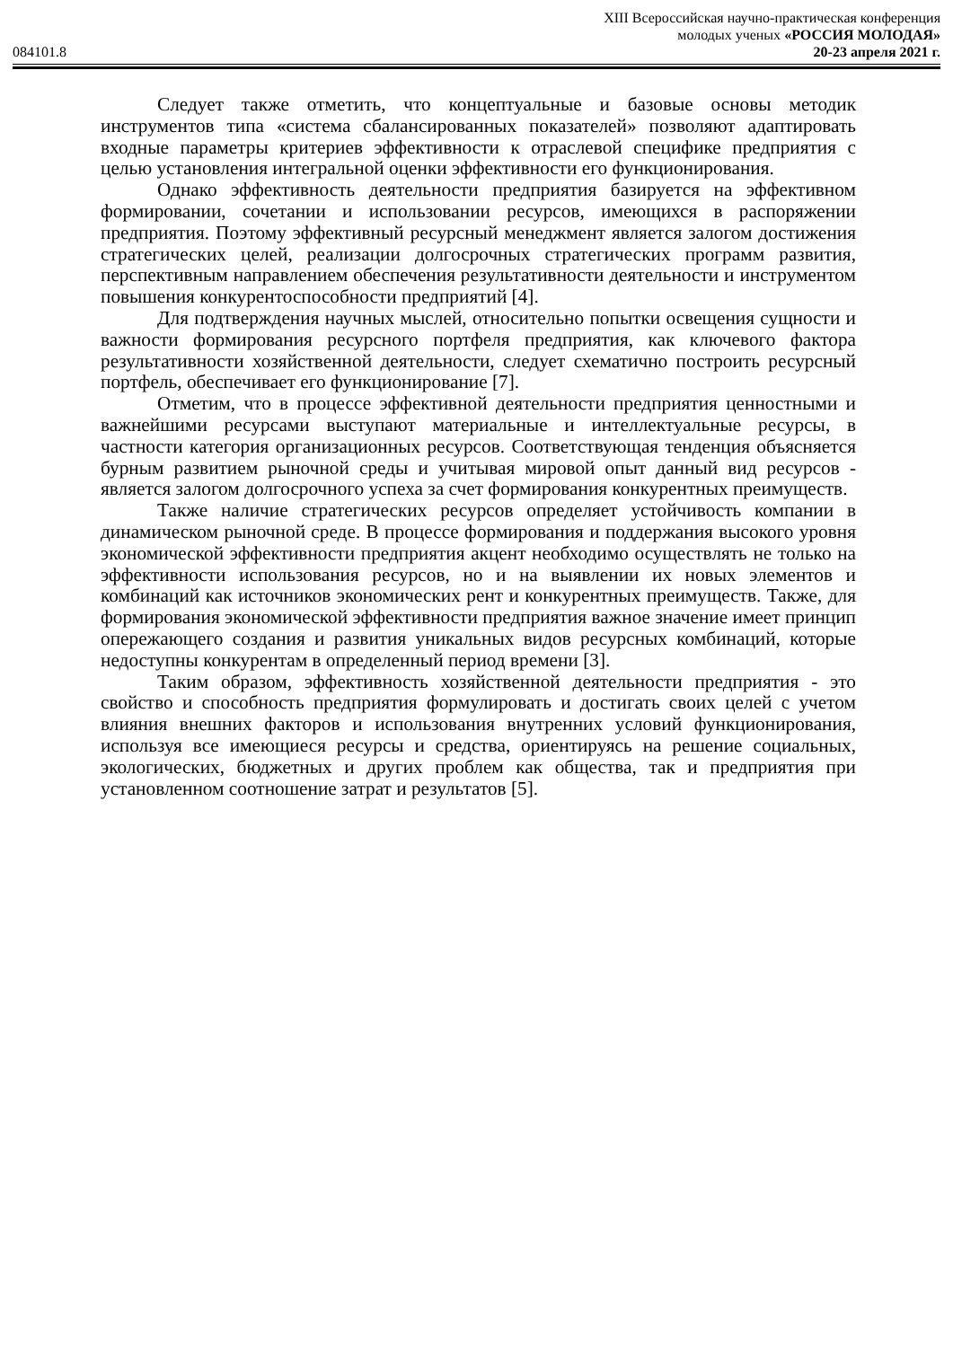084101.8
XIII Всероссийская научно-практическая конференция
молодых ученых «РОССИЯ МОЛОДАЯ»
20-23 апреля 2021 г.
Следует также отметить, что концептуальные и базовые основы методик инструментов типа «система сбалансированных показателей» позволяют адаптировать входные параметры критериев эффективности к отраслевой специфике предприятия с целью установления интегральной оценки эффективности его функционирования.
Однако эффективность деятельности предприятия базируется на эффективном формировании, сочетании и использовании ресурсов, имеющихся в распоряжении предприятия. Поэтому эффективный ресурсный менеджмент является залогом достижения стратегических целей, реализации долгосрочных стратегических программ развития, перспективным направлением обеспечения результативности деятельности и инструментом повышения конкурентоспособности предприятий [4].
Для подтверждения научных мыслей, относительно попытки освещения сущности и важности формирования ресурсного портфеля предприятия, как ключевого фактора результативности хозяйственной деятельности, следует схематично построить ресурсный портфель, обеспечивает его функционирование [7].
Отметим, что в процессе эффективной деятельности предприятия ценностными и важнейшими ресурсами выступают материальные и интеллектуальные ресурсы, в частности категория организационных ресурсов. Соответствующая тенденция объясняется бурным развитием рыночной среды и учитывая мировой опыт данный вид ресурсов - является залогом долгосрочного успеха за счет формирования конкурентных преимуществ.
Также наличие стратегических ресурсов определяет устойчивость компании в динамическом рыночной среде. В процессе формирования и поддержания высокого уровня экономической эффективности предприятия акцент необходимо осуществлять не только на эффективности использования ресурсов, но и на выявлении их новых элементов и комбинаций как источников экономических рент и конкурентных преимуществ. Также, для формирования экономической эффективности предприятия важное значение имеет принцип опережающего создания и развития уникальных видов ресурсных комбинаций, которые недоступны конкурентам в определенный период времени [3].
Таким образом, эффективность хозяйственной деятельности предприятия - это свойство и способность предприятия формулировать и достигать своих целей с учетом влияния внешних факторов и использования внутренних условий функционирования, используя все имеющиеся ресурсы и средства, ориентируясь на решение социальных, экологических, бюджетных и других проблем как общества, так и предприятия при установленном соотношение затрат и результатов [5].